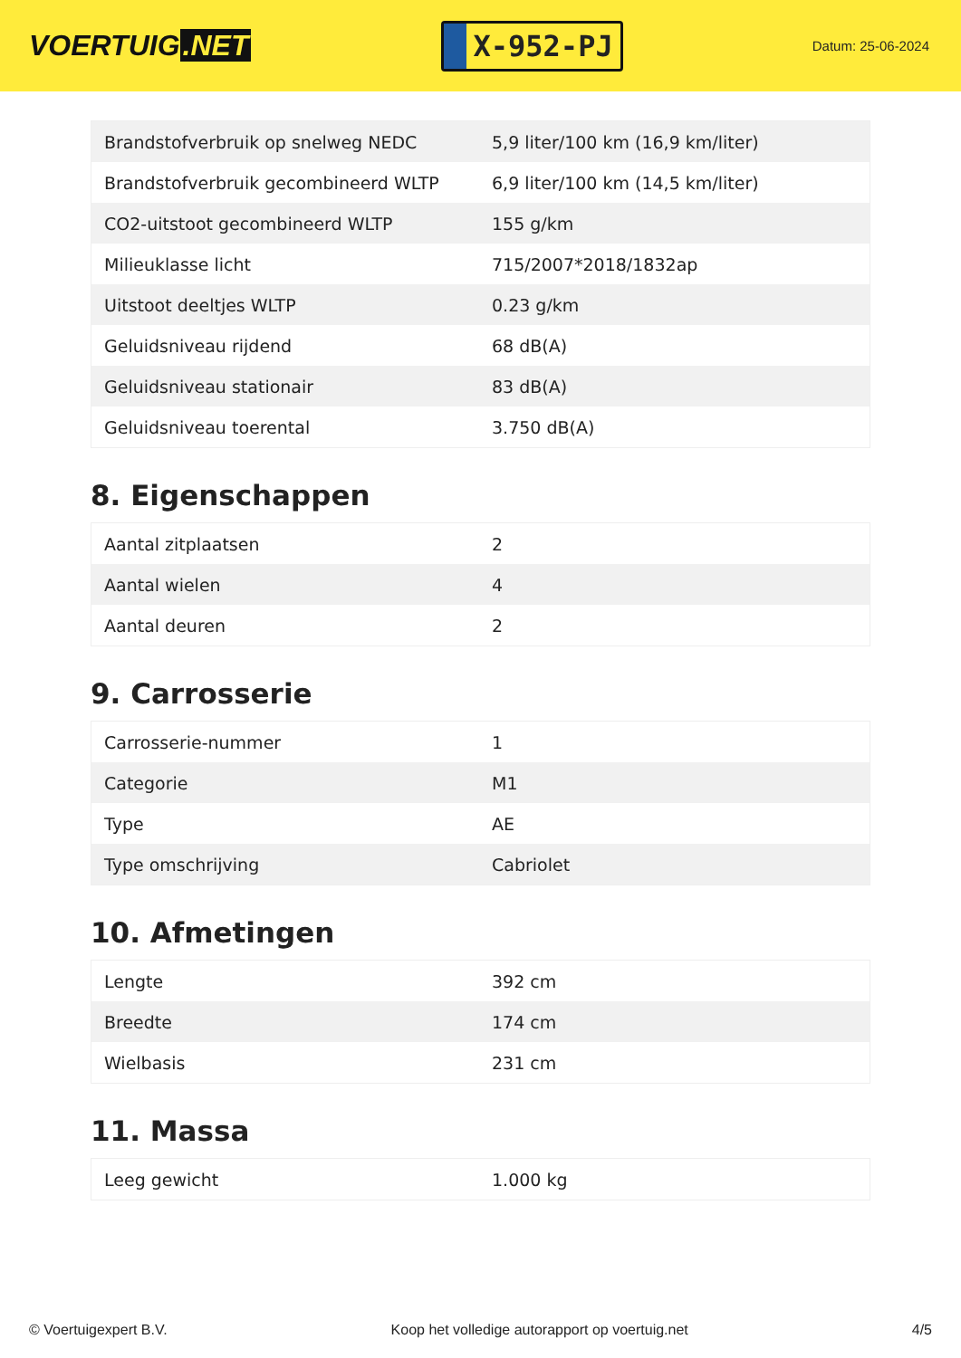VOERTUIG.NET
X-952-PJ
Datum: 25-06-2024
| Brandstofverbruik op snelweg NEDC | 5,9 liter/100 km (16,9 km/liter) |
| Brandstofverbruik gecombineerd WLTP | 6,9 liter/100 km (14,5 km/liter) |
| CO2-uitstoot gecombineerd WLTP | 155 g/km |
| Milieuklasse licht | 715/2007*2018/1832ap |
| Uitstoot deeltjes WLTP | 0.23 g/km |
| Geluidsniveau rijdend | 68 dB(A) |
| Geluidsniveau stationair | 83 dB(A) |
| Geluidsniveau toerental | 3.750 dB(A) |
8. Eigenschappen
| Aantal zitplaatsen | 2 |
| Aantal wielen | 4 |
| Aantal deuren | 2 |
9. Carrosserie
| Carrosserie-nummer | 1 |
| Categorie | M1 |
| Type | AE |
| Type omschrijving | Cabriolet |
10. Afmetingen
| Lengte | 392 cm |
| Breedte | 174 cm |
| Wielbasis | 231 cm |
11. Massa
| Leeg gewicht | 1.000 kg |
© Voertuigexpert B.V. Koop het volledige autorapport op voertuig.net 4/5